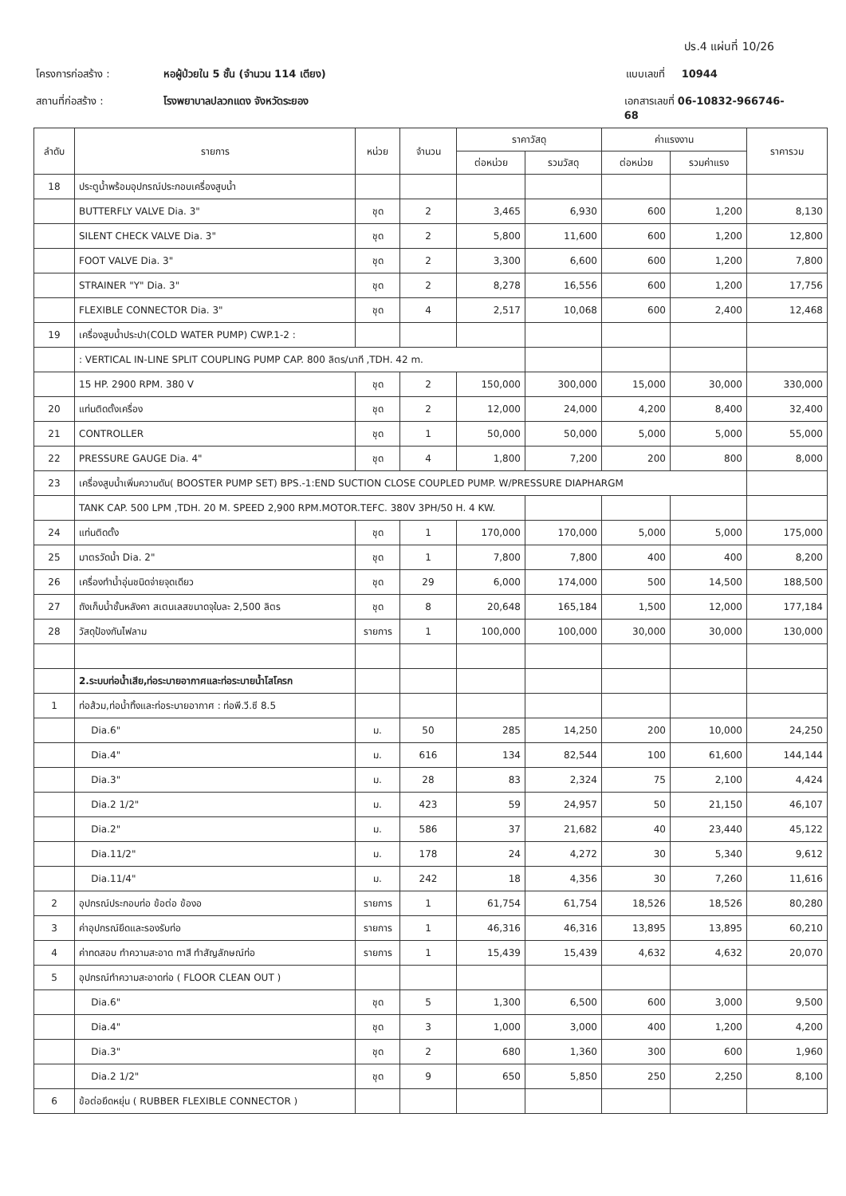ปร.4 แผ่นที่ 10/26
โครงการก่อสร้าง : หอผู้ป่วยใน 5 ชั้น (จำนวน 114 เตียง) แบบเลขที่ 10944
สถานที่ก่อสร้าง : โรงพยาบาลปลวกแดง จังหวัดระยอง เอกสารเลขที่ 06-10832-966746-68
| ลำดับ | รายการ | หน่วย | จำนวน | ราคาวัสดุ | | ค่าแรงงาน | | ราคารวม |
| --- | --- | --- | --- | --- | --- | --- | --- | --- |
| | | | | ต่อหน่วย | รวมวัสดุ | ต่อหน่วย | รวมค่าแรง | |
| 18 | ประตูน้ำพร้อมอุปกรณ์ประกอบเครื่องสูบน้ำ | | | | | | | |
| | BUTTERFLY VALVE Dia. 3" | ชุด | 2 | 3,465 | 6,930 | 600 | 1,200 | 8,130 |
| | SILENT CHECK VALVE Dia. 3" | ชุด | 2 | 5,800 | 11,600 | 600 | 1,200 | 12,800 |
| | FOOT VALVE Dia. 3" | ชุด | 2 | 3,300 | 6,600 | 600 | 1,200 | 7,800 |
| | STRAINER "Y" Dia. 3" | ชุด | 2 | 8,278 | 16,556 | 600 | 1,200 | 17,756 |
| | FLEXIBLE CONNECTOR Dia. 3" | ชุด | 4 | 2,517 | 10,068 | 600 | 2,400 | 12,468 |
| 19 | เครื่องสูบน้ำประปา(COLD WATER PUMP) CWP.1-2 : | | | | | | | |
| | : VERTICAL IN-LINE SPLIT COUPLING PUMP CAP. 800 ลิตร/นาที ,TDH. 42 m. | | | | | | | |
| | 15 HP. 2900 RPM. 380 V | ชุด | 2 | 150,000 | 300,000 | 15,000 | 30,000 | 330,000 |
| 20 | แท่นติดตั้งเครื่อง | ชุด | 2 | 12,000 | 24,000 | 4,200 | 8,400 | 32,400 |
| 21 | CONTROLLER | ชุด | 1 | 50,000 | 50,000 | 5,000 | 5,000 | 55,000 |
| 22 | PRESSURE GAUGE Dia. 4" | ชุด | 4 | 1,800 | 7,200 | 200 | 800 | 8,000 |
| 23 | เครื่องสูบน้ำเพิ่มความดัน( BOOSTER PUMP SET) BPS.-1:END SUCTION CLOSE COUPLED PUMP. W/PRESSURE DIAPHARGM | | | | | | | |
| | TANK CAP. 500 LPM ,TDH. 20 M. SPEED 2,900 RPM.MOTOR.TEFC. 380V 3PH/50 H. 4 KW. | | | | | | | |
| 24 | แท่นติดตั้ง | ชุด | 1 | 170,000 | 170,000 | 5,000 | 5,000 | 175,000 |
| 25 | มาตรวัดน้ำ Dia. 2" | ชุด | 1 | 7,800 | 7,800 | 400 | 400 | 8,200 |
| 26 | เครื่องทำน้ำอุ่นชนิดจ่ายจุดเดียว | ชุด | 29 | 6,000 | 174,000 | 500 | 14,500 | 188,500 |
| 27 | ถังเก็บน้ำชั้นหลังคา สเตนเลสขนาดจุใบละ 2,500 ลิตร | ชุด | 8 | 20,648 | 165,184 | 1,500 | 12,000 | 177,184 |
| 28 | วัสดุป้องกันไฟลาม | รายการ | 1 | 100,000 | 100,000 | 30,000 | 30,000 | 130,000 |
| | 2.ระบบท่อน้ำเสีย,ท่อระบายอากาศและท่อระบายน้ำโสโครก | | | | | | | |
| 1 | ท่อส้วม,ท่อน้ำทิ้งและท่อระบายอากาศ : ท่อพี.วี.ซี 8.5 | | | | | | | |
| | Dia.6" | ม. | 50 | 285 | 14,250 | 200 | 10,000 | 24,250 |
| | Dia.4" | ม. | 616 | 134 | 82,544 | 100 | 61,600 | 144,144 |
| | Dia.3" | ม. | 28 | 83 | 2,324 | 75 | 2,100 | 4,424 |
| | Dia.2 1/2" | ม. | 423 | 59 | 24,957 | 50 | 21,150 | 46,107 |
| | Dia.2" | ม. | 586 | 37 | 21,682 | 40 | 23,440 | 45,122 |
| | Dia.11/2" | ม. | 178 | 24 | 4,272 | 30 | 5,340 | 9,612 |
| | Dia.11/4" | ม. | 242 | 18 | 4,356 | 30 | 7,260 | 11,616 |
| 2 | อุปกรณ์ประกอบท่อ ข้อต่อ ข้องอ | รายการ | 1 | 61,754 | 61,754 | 18,526 | 18,526 | 80,280 |
| 3 | ค่าอุปกรณ์ยึดและรองรับท่อ | รายการ | 1 | 46,316 | 46,316 | 13,895 | 13,895 | 60,210 |
| 4 | ค่าทดสอบ ทำความสะอาด ทาสี ทำสัญลักษณ์ท่อ | รายการ | 1 | 15,439 | 15,439 | 4,632 | 4,632 | 20,070 |
| 5 | อุปกรณ์ทำความสะอาดท่อ ( FLOOR CLEAN OUT ) | | | | | | | |
| | Dia.6" | ชุด | 5 | 1,300 | 6,500 | 600 | 3,000 | 9,500 |
| | Dia.4" | ชุด | 3 | 1,000 | 3,000 | 400 | 1,200 | 4,200 |
| | Dia.3" | ชุด | 2 | 680 | 1,360 | 300 | 600 | 1,960 |
| | Dia.2 1/2" | ชุด | 9 | 650 | 5,850 | 250 | 2,250 | 8,100 |
| 6 | ข้อต่อยึดหยุ่น ( RUBBER FLEXIBLE CONNECTOR ) | | | | | | | |